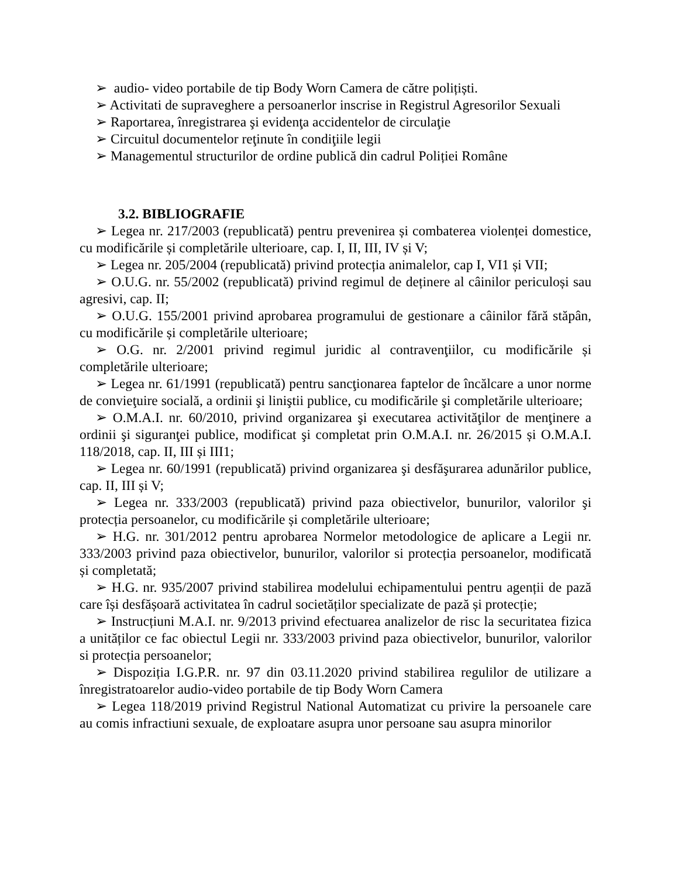➢ audio- video portabile de tip Body Worn Camera de către polițiști.
➢ Activitati de supraveghere a persoanerlor inscrise in Registrul Agresorilor Sexuali
➢ Raportarea, înregistrarea şi evidenţa accidentelor de circulaţie
➢ Circuitul documentelor reţinute în condiţiile legii
➢ Managementul structurilor de ordine publică din cadrul Poliției Române
3.2. BIBLIOGRAFIE
➢ Legea nr. 217/2003 (republicată) pentru prevenirea și combaterea violenței domestice, cu modificările și completările ulterioare, cap. I, II, III, IV și V;
➢ Legea nr. 205/2004 (republicată) privind protecția animalelor, cap I, VI1 și VII;
➢ O.U.G. nr. 55/2002 (republicată) privind regimul de deținere al câinilor periculoși sau agresivi, cap. II;
➢ O.U.G. 155/2001 privind aprobarea programului de gestionare a câinilor fără stăpân, cu modificările și completările ulterioare;
➢ O.G. nr. 2/2001 privind regimul juridic al contravenţiilor, cu modificările și completările ulterioare;
➢ Legea nr. 61/1991 (republicată) pentru sancţionarea faptelor de încălcare a unor norme de convieţuire socială, a ordinii şi liniştii publice, cu modificările şi completările ulterioare;
➢ O.M.A.I. nr. 60/2010, privind organizarea şi executarea activităţilor de menţinere a ordinii şi siguranţei publice, modificat şi completat prin O.M.A.I. nr. 26/2015 și O.M.A.I. 118/2018, cap. II, III și III1;
➢ Legea nr. 60/1991 (republicată) privind organizarea şi desfăşurarea adunărilor publice, cap. II, III și V;
➢ Legea nr. 333/2003 (republicată) privind paza obiectivelor, bunurilor, valorilor şi protecția persoanelor, cu modificările și completările ulterioare;
➢ H.G. nr. 301/2012 pentru aprobarea Normelor metodologice de aplicare a Legii nr. 333/2003 privind paza obiectivelor, bunurilor, valorilor si protecția persoanelor, modificată și completată;
➢ H.G. nr. 935/2007 privind stabilirea modelului echipamentului pentru agenții de pază care își desfășoară activitatea în cadrul societăților specializate de pază și protecție;
➢ Instrucțiuni M.A.I. nr. 9/2013 privind efectuarea analizelor de risc la securitatea fizica a unităților ce fac obiectul Legii nr. 333/2003 privind paza obiectivelor, bunurilor, valorilor si protecția persoanelor;
➢ Dispoziția I.G.P.R. nr. 97 din 03.11.2020 privind stabilirea regulilor de utilizare a înregistratoarelor audio-video portabile de tip Body Worn Camera
➢ Legea 118/2019 privind Registrul National Automatizat cu privire la persoanele care au comis infractiuni sexuale, de exploatare asupra unor persoane sau asupra minorilor